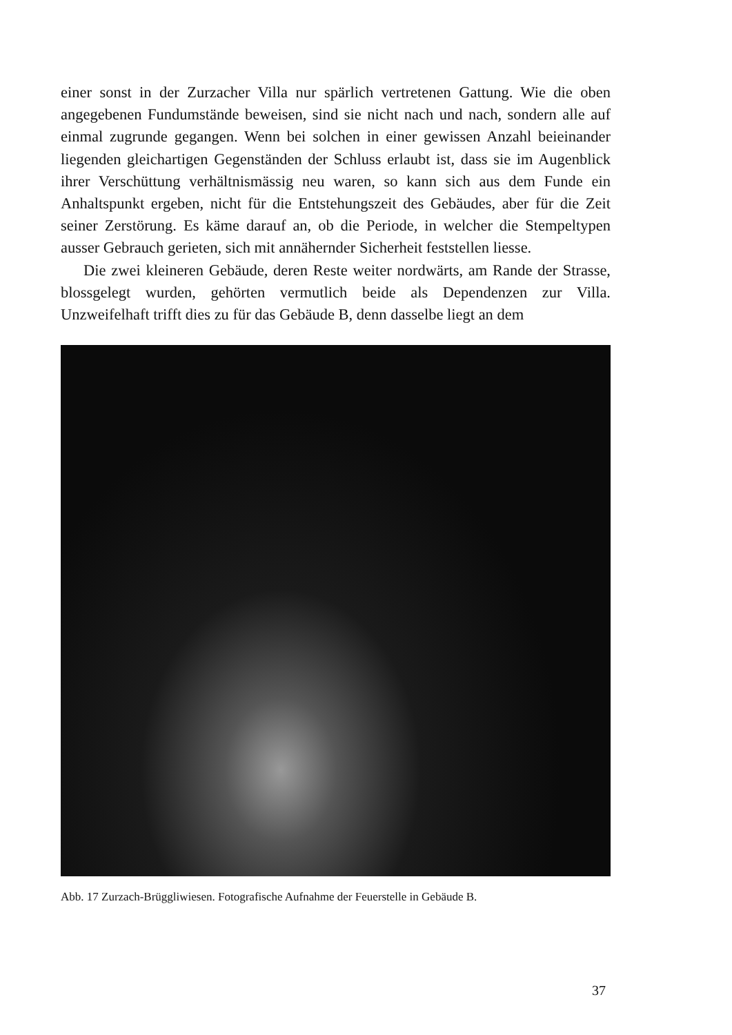einer sonst in der Zurzacher Villa nur spärlich vertretenen Gattung. Wie die oben angegebenen Fundumstände beweisen, sind sie nicht nach und nach, sondern alle auf einmal zugrunde gegangen. Wenn bei solchen in einer gewissen Anzahl beieinander liegenden gleichartigen Gegenständen der Schluss erlaubt ist, dass sie im Augenblick ihrer Verschüttung verhältnismässig neu waren, so kann sich aus dem Funde ein Anhaltspunkt ergeben, nicht für die Entstehungszeit des Gebäudes, aber für die Zeit seiner Zerstörung. Es käme darauf an, ob die Periode, in welcher die Stempeltypen ausser Gebrauch gerieten, sich mit annähernder Sicherheit feststellen liesse.
Die zwei kleineren Gebäude, deren Reste weiter nordwärts, am Rande der Strasse, blossgelegt wurden, gehörten vermutlich beide als Dependenzen zur Villa. Unzweifelhaft trifft dies zu für das Gebäude B, denn dasselbe liegt an dem
Abb. 17 Zurzach-Brüggliwiesen. Fotografische Aufnahme der Feuerstelle in Gebäude B.
37